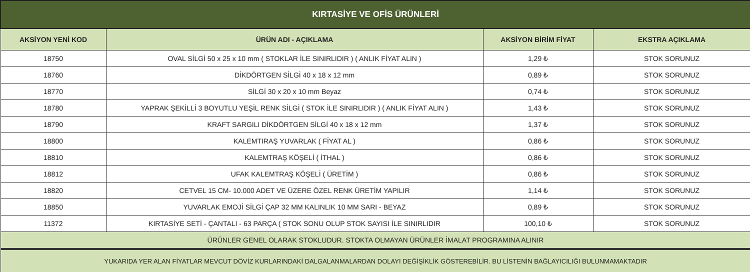| KIRTASİYE VE OFİS ÜRÜNLERİ | | | |
| AKSİYON YENİ KOD | ÜRÜN ADI - AÇIKLAMA | AKSİYON BİRİM FİYAT | EKSTRA AÇIKLAMA |
| 18750 | OVAL SİLGİ 50 x 25 x 10 mm ( STOKLAR İLE SINIRLIDIR ) ( ANLIK FİYAT ALIN ) | 1,29 ₺ | STOK SORUNUZ |
| 18760 | DİKDÖRTGEN SİLGİ 40 x 18 x 12 mm | 0,89 ₺ | STOK SORUNUZ |
| 18770 | SİLGİ 30 x 20 x 10 mm Beyaz | 0,74 ₺ | STOK SORUNUZ |
| 18780 | YAPRAK ŞEKİLLİ 3 BOYUTLU YEŞİL RENK SİLGİ ( STOK İLE SINIRLIDIR ) ( ANLIK FİYAT ALIN ) | 1,43 ₺ | STOK SORUNUZ |
| 18790 | KRAFT SARGILI DİKDÖRTGEN SİLGİ 40 x 18 x 12 mm | 1,37 ₺ | STOK SORUNUZ |
| 18800 | KALEMTIRAŞ YUVARLAK ( FİYAT AL ) | 0,86 ₺ | STOK SORUNUZ |
| 18810 | KALEMTRAŞ KÖŞELİ ( İTHAL ) | 0,86 ₺ | STOK SORUNUZ |
| 18812 | UFAK KALEMTRAŞ KÖŞELİ ( ÜRETİM ) | 0,86 ₺ | STOK SORUNUZ |
| 18820 | CETVEL 15 CM- 10.000 ADET VE ÜZERE ÖZEL RENK ÜRETİM YAPILIR | 1,14 ₺ | STOK SORUNUZ |
| 18850 | YUVARLAK EMOJİ SİLGİ ÇAP 32 MM KALINLIK 10 MM SARI - BEYAZ | 0,89 ₺ | STOK SORUNUZ |
| 11372 | KIRTASİYE SETİ - ÇANTALI - 63 PARÇA ( STOK SONU OLUP STOK SAYISI İLE SINIRLIDIR | 100,10 ₺ | STOK SORUNUZ |
| ÜRÜNLER GENEL OLARAK STOKLUDUR. STOKTA OLMAYAN ÜRÜNLER İMALAT PROGRAMINA ALINIR | | | |
| YUKARIDA YER ALAN FİYATLAR MEVCUT DÖVİZ KURLARINDAKİ DALGALANMALARDAN DOLAYI DEĞİŞİKLİK GÖSTEREBİLİR. BU LİSTENİN BAĞLAYICILIĞI BULUNMAMAKTADIR | | | |